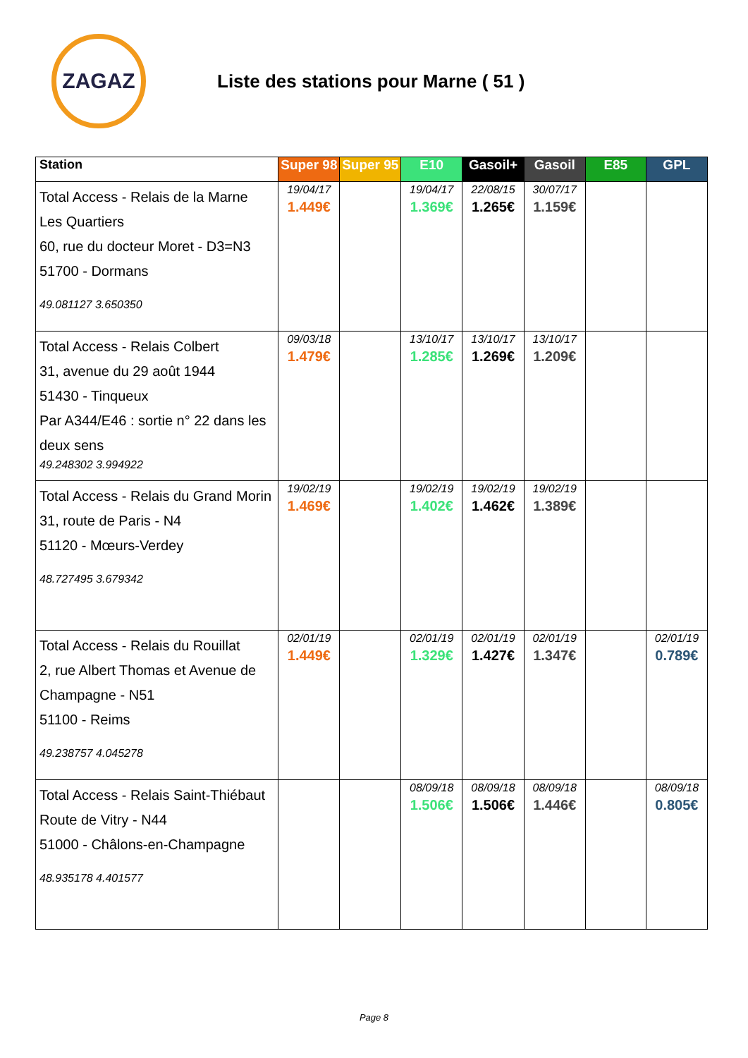ZAGAZ
Liste des stations pour Marne ( 51 )
| Station | Super 98 | Super 95 | E10 | Gasoil+ | Gasoil | E85 | GPL |
| --- | --- | --- | --- | --- | --- | --- | --- |
| Total Access - Relais de la Marne Les Quartiers 60, rue du docteur Moret - D3=N3 51700 - Dormans 49.081127 3.650350 | 19/04/17 1.449€ | | 19/04/17 1.369€ | 22/08/15 1.265€ | 30/07/17 1.159€ | | |
| Total Access - Relais Colbert 31, avenue du 29 août 1944 51430 - Tinqueux Par A344/E46 : sortie n° 22 dans les deux sens 49.248302 3.994922 | 09/03/18 1.479€ | | 13/10/17 1.285€ | 13/10/17 1.269€ | 13/10/17 1.209€ | | |
| Total Access - Relais du Grand Morin 31, route de Paris - N4 51120 - Mœurs-Verdey 48.727495 3.679342 | 19/02/19 1.469€ | | 19/02/19 1.402€ | 19/02/19 1.462€ | 19/02/19 1.389€ | | |
| Total Access - Relais du Rouillat 2, rue Albert Thomas et Avenue de Champagne - N51 51100 - Reims 49.238757 4.045278 | 02/01/19 1.449€ | | 02/01/19 1.329€ | 02/01/19 1.427€ | 02/01/19 1.347€ | | 02/01/19 0.789€ |
| Total Access - Relais Saint-Thiébaut Route de Vitry - N44 51000 - Châlons-en-Champagne 48.935178 4.401577 | | | 08/09/18 1.506€ | 08/09/18 1.506€ | 08/09/18 1.446€ | | 08/09/18 0.805€ |
Page 8